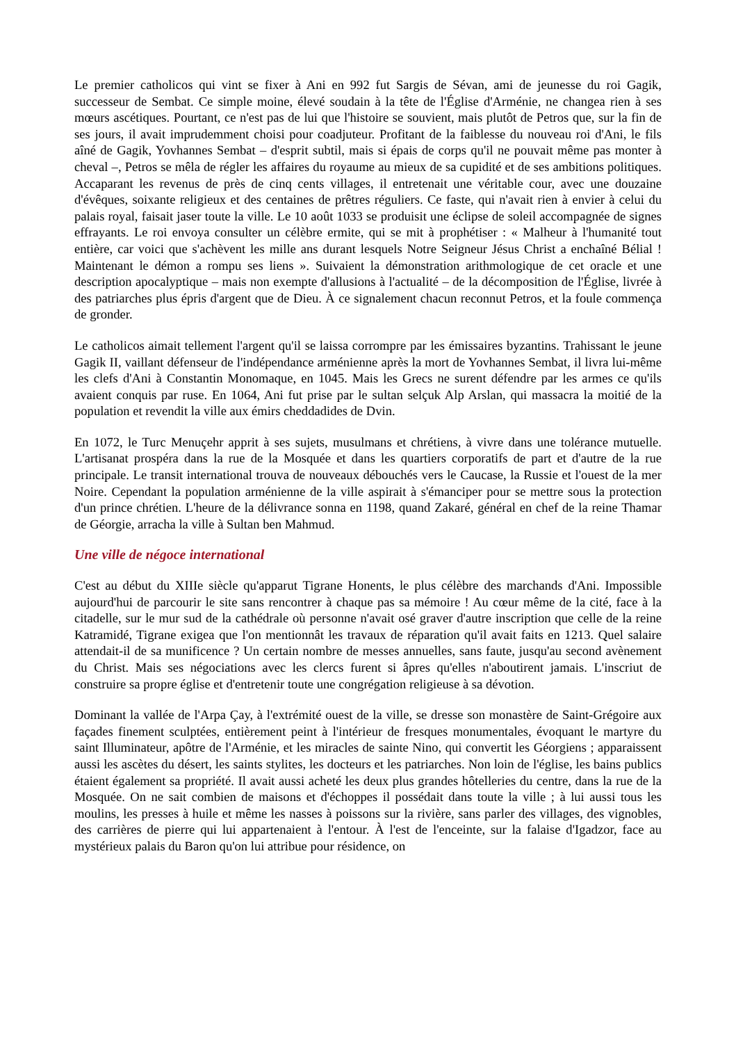Le premier catholicos qui vint se fixer à Ani en 992 fut Sargis de Sévan, ami de jeunesse du roi Gagik, successeur de Sembat. Ce simple moine, élevé soudain à la tête de l'Église d'Arménie, ne changea rien à ses mœurs ascétiques. Pourtant, ce n'est pas de lui que l'histoire se souvient, mais plutôt de Petros que, sur la fin de ses jours, il avait imprudemment choisi pour coadjuteur. Profitant de la faiblesse du nouveau roi d'Ani, le fils aîné de Gagik, Yovhannes Sembat – d'esprit subtil, mais si épais de corps qu'il ne pouvait même pas monter à cheval –, Petros se mêla de régler les affaires du royaume au mieux de sa cupidité et de ses ambitions politiques. Accaparant les revenus de près de cinq cents villages, il entretenait une véritable cour, avec une douzaine d'évêques, soixante religieux et des centaines de prêtres réguliers. Ce faste, qui n'avait rien à envier à celui du palais royal, faisait jaser toute la ville. Le 10 août 1033 se produisit une éclipse de soleil accompagnée de signes effrayants. Le roi envoya consulter un célèbre ermite, qui se mit à prophétiser : « Malheur à l'humanité tout entière, car voici que s'achèvent les mille ans durant lesquels Notre Seigneur Jésus Christ a enchaîné Bélial ! Maintenant le démon a rompu ses liens ». Suivaient la démonstration arithmologique de cet oracle et une description apocalyptique – mais non exempte d'allusions à l'actualité – de la décomposition de l'Église, livrée à des patriarches plus épris d'argent que de Dieu. À ce signalement chacun reconnut Petros, et la foule commença de gronder.
Le catholicos aimait tellement l'argent qu'il se laissa corrompre par les émissaires byzantins. Trahissant le jeune Gagik II, vaillant défenseur de l'indépendance arménienne après la mort de Yovhannes Sembat, il livra lui-même les clefs d'Ani à Constantin Monomaque, en 1045. Mais les Grecs ne surent défendre par les armes ce qu'ils avaient conquis par ruse. En 1064, Ani fut prise par le sultan selçuk Alp Arslan, qui massacra la moitié de la population et revendit la ville aux émirs cheddadides de Dvin.
En 1072, le Turc Menuçehr apprit à ses sujets, musulmans et chrétiens, à vivre dans une tolérance mutuelle. L'artisanat prospéra dans la rue de la Mosquée et dans les quartiers corporatifs de part et d'autre de la rue principale. Le transit international trouva de nouveaux débouchés vers le Caucase, la Russie et l'ouest de la mer Noire. Cependant la population arménienne de la ville aspirait à s'émanciper pour se mettre sous la protection d'un prince chrétien. L'heure de la délivrance sonna en 1198, quand Zakaré, général en chef de la reine Thamar de Géorgie, arracha la ville à Sultan ben Mahmud.
Une ville de négoce international
C'est au début du XIIIe siècle qu'apparut Tigrane Honents, le plus célèbre des marchands d'Ani. Impossible aujourd'hui de parcourir le site sans rencontrer à chaque pas sa mémoire ! Au cœur même de la cité, face à la citadelle, sur le mur sud de la cathédrale où personne n'avait osé graver d'autre inscription que celle de la reine Katramidé, Tigrane exigea que l'on mentionnât les travaux de réparation qu'il avait faits en 1213. Quel salaire attendait-il de sa munificence ? Un certain nombre de messes annuelles, sans faute, jusqu'au second avènement du Christ. Mais ses négociations avec les clercs furent si âpres qu'elles n'aboutirent jamais. L'inscriut de construire sa propre église et d'entretenir toute une congrégation religieuse à sa dévotion.
Dominant la vallée de l'Arpa Çay, à l'extrémité ouest de la ville, se dresse son monastère de Saint-Grégoire aux façades finement sculptées, entièrement peint à l'intérieur de fresques monumentales, évoquant le martyre du saint Illuminateur, apôtre de l'Arménie, et les miracles de sainte Nino, qui convertit les Géorgiens ; apparaissent aussi les ascètes du désert, les saints stylites, les docteurs et les patriarches. Non loin de l'église, les bains publics étaient également sa propriété. Il avait aussi acheté les deux plus grandes hôtelleries du centre, dans la rue de la Mosquée. On ne sait combien de maisons et d'échoppes il possédait dans toute la ville ; à lui aussi tous les moulins, les presses à huile et même les nasses à poissons sur la rivière, sans parler des villages, des vignobles, des carrières de pierre qui lui appartenaient à l'entour. À l'est de l'enceinte, sur la falaise d'Igadzor, face au mystérieux palais du Baron qu'on lui attribue pour résidence, on